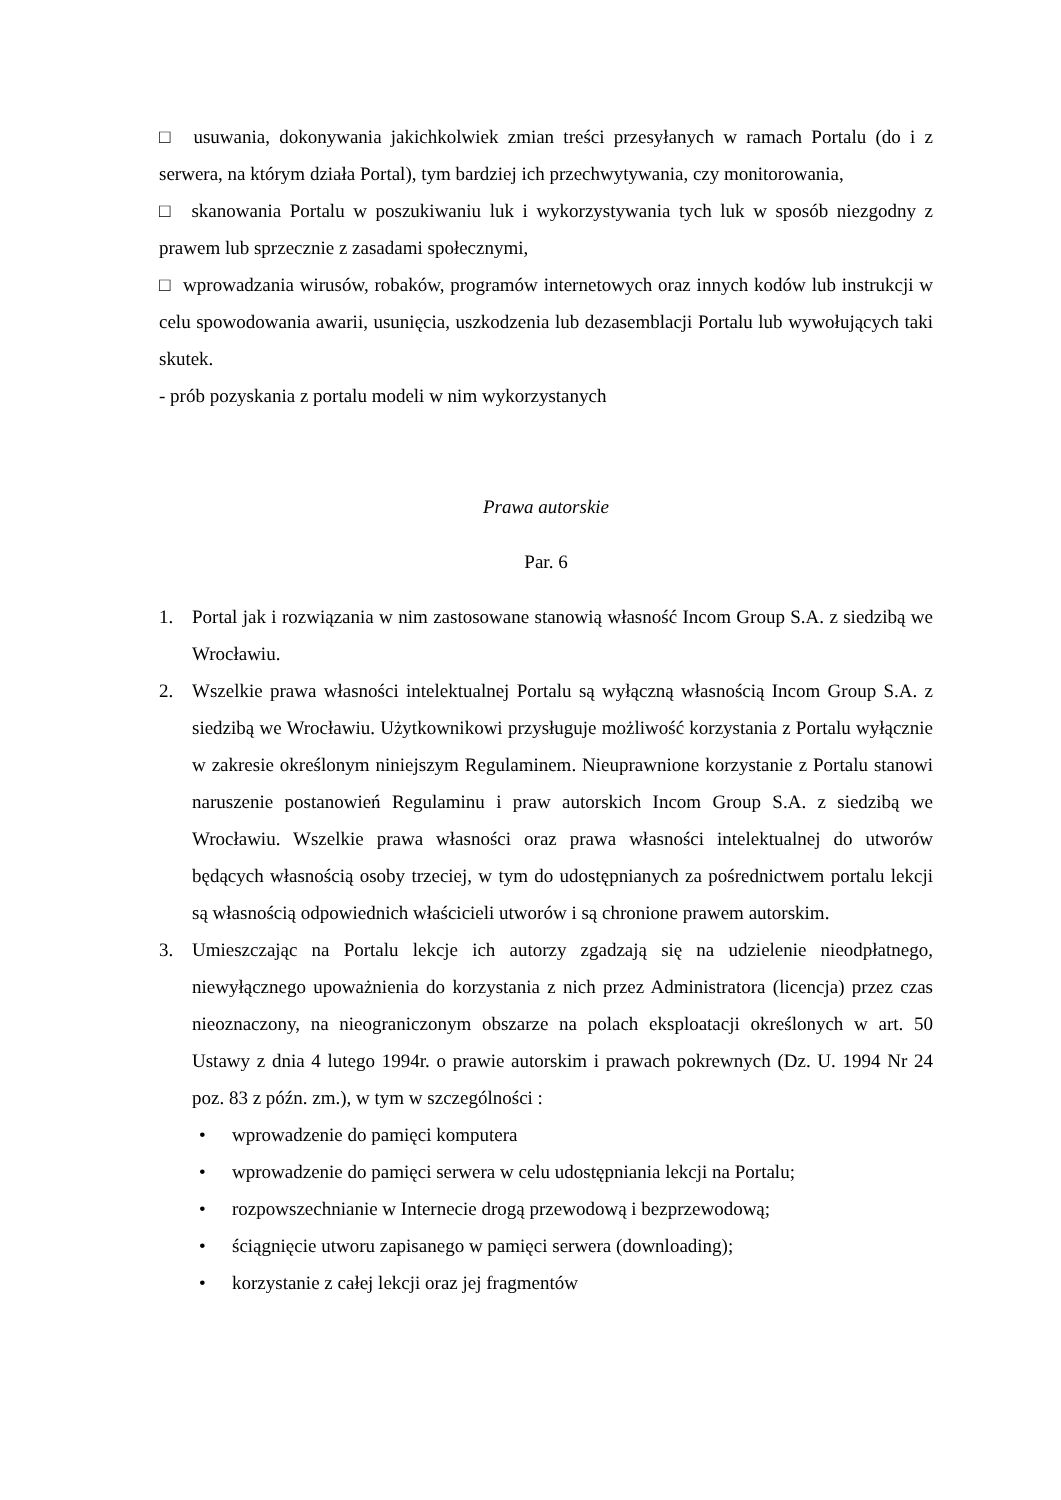□ usuwania, dokonywania jakichkolwiek zmian treści przesyłanych w ramach Portalu (do i z serwera, na którym działa Portal), tym bardziej ich przechwytywania, czy monitorowania,
□ skanowania Portalu w poszukiwaniu luk i wykorzystywania tych luk w sposób niezgodny z prawem lub sprzecznie z zasadami społecznymi,
□ wprowadzania wirusów, robaków, programów internetowych oraz innych kodów lub instrukcji w celu spowodowania awarii, usunięcia, uszkodzenia lub dezasemblacji Portalu lub wywołujących taki skutek.
- prób pozyskania z portalu modeli w nim wykorzystanych
Prawa autorskie
Par. 6
1. Portal jak i rozwiązania w nim zastosowane stanowią własność Incom Group S.A. z siedzibą we Wrocławiu.
2. Wszelkie prawa własności intelektualnej Portalu są wyłączną własnością Incom Group S.A. z siedzibą we Wrocławiu. Użytkownikowi przysługuje możliwość korzystania z Portalu wyłącznie w zakresie określonym niniejszym Regulaminem. Nieuprawnione korzystanie z Portalu stanowi naruszenie postanowień Regulaminu i praw autorskich Incom Group S.A. z siedzibą we Wrocławiu. Wszelkie prawa własności oraz prawa własności intelektualnej do utworów będących własnością osoby trzeciej, w tym do udostępnianych za pośrednictwem portalu lekcji są własnością odpowiednich właścicieli utworów i są chronione prawem autorskim.
3. Umieszczając na Portalu lekcje ich autorzy zgadzają się na udzielenie nieodpłatnego, niewyłącznego upoważnienia do korzystania z nich przez Administratora (licencja) przez czas nieoznaczony, na nieograniczonym obszarze na polach eksploatacji określonych w art. 50 Ustawy z dnia 4 lutego 1994r. o prawie autorskim i prawach pokrewnych (Dz. U. 1994 Nr 24 poz. 83 z późn. zm.), w tym w szczególności :
• wprowadzenie do pamięci komputera
• wprowadzenie do pamięci serwera w celu udostępniania lekcji na Portalu;
• rozpowszechnianie w Internecie drogą przewodową i bezprzewodową;
• ściągnięcie utworu zapisanego w pamięci serwera (downloading);
• korzystanie z całej lekcji oraz jej fragmentów